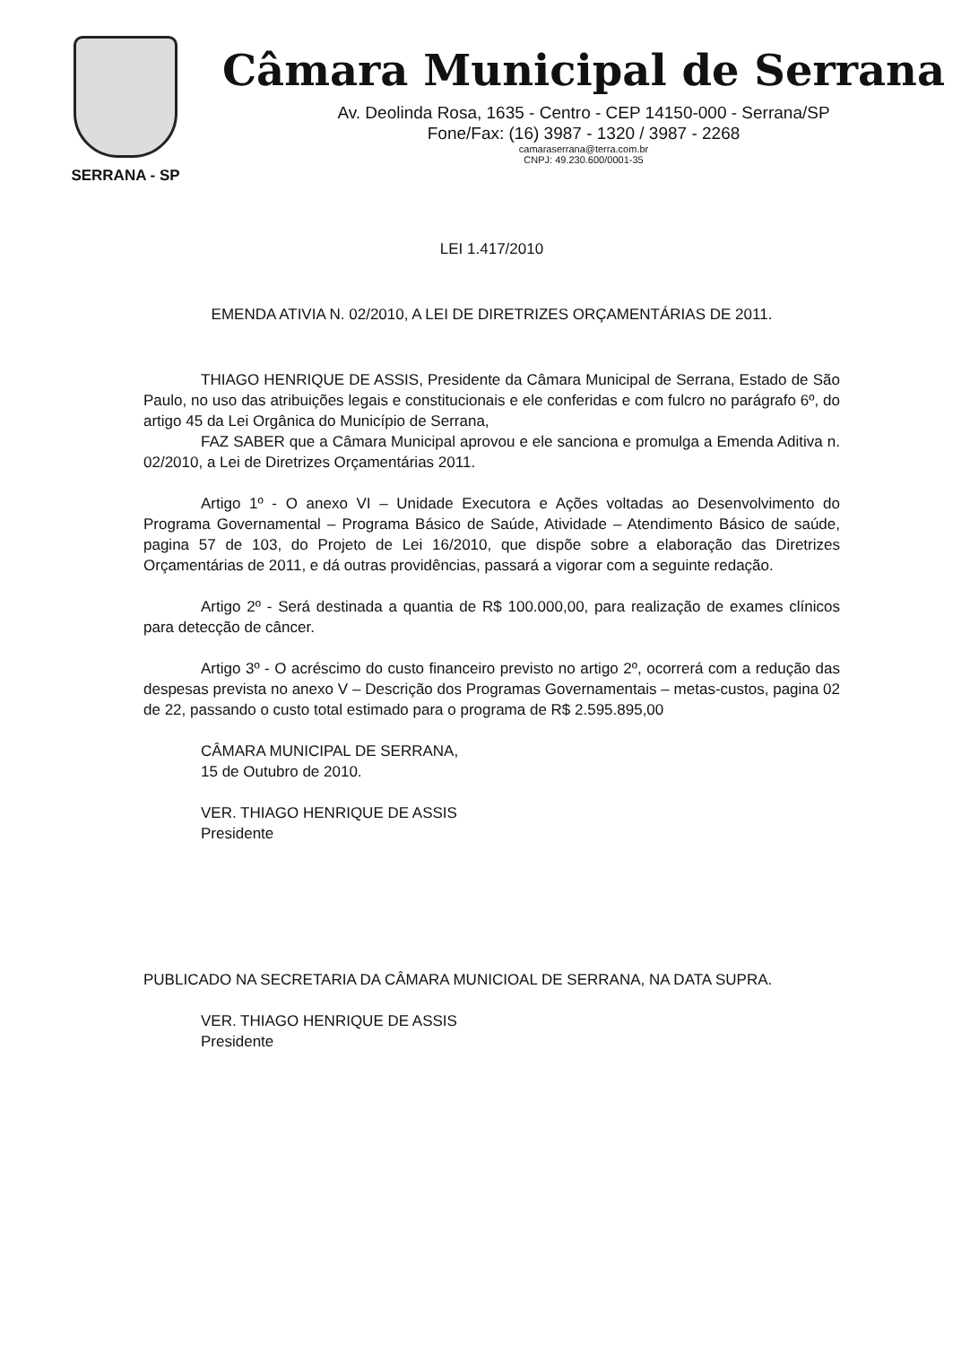SERRANA - SP
Câmara Municipal de Serrana
Av. Deolinda Rosa, 1635 - Centro - CEP 14150-000 - Serrana/SP
Fone/Fax: (16) 3987 - 1320 / 3987 - 2268
camaraserrana@terra.com.br
CNPJ: 49.230.600/0001-35
LEI 1.417/2010
EMENDA ATIVIA N. 02/2010, A LEI DE DIRETRIZES ORÇAMENTÁRIAS DE 2011.
THIAGO HENRIQUE DE ASSIS, Presidente da Câmara Municipal de Serrana, Estado de São Paulo, no uso das atribuições legais e constitucionais e ele conferidas e com fulcro no parágrafo 6º, do artigo 45 da Lei Orgânica do Município de Serrana,
FAZ SABER que a Câmara Municipal aprovou e ele sanciona e promulga a Emenda Aditiva n. 02/2010, a Lei de Diretrizes Orçamentárias 2011.
Artigo 1º - O anexo VI – Unidade Executora e Ações voltadas ao Desenvolvimento do Programa Governamental – Programa Básico de Saúde, Atividade – Atendimento Básico de saúde, pagina 57 de 103, do Projeto de Lei 16/2010, que dispõe sobre a elaboração das Diretrizes Orçamentárias de 2011, e dá outras providências, passará a vigorar com a seguinte redação.
Artigo 2º - Será destinada a quantia de R$ 100.000,00, para realização de exames clínicos para detecção de câncer.
Artigo 3º - O acréscimo do custo financeiro previsto no artigo 2º, ocorrerá com a redução das despesas prevista no anexo V – Descrição dos Programas Governamentais – metas-custos, pagina 02 de 22, passando o custo total estimado para o programa de R$ 2.595.895,00
CÂMARA MUNICIPAL DE SERRANA,
15 de Outubro de 2010.
VER. THIAGO HENRIQUE DE ASSIS
Presidente
PUBLICADO NA SECRETARIA DA CÂMARA MUNICIOAL DE SERRANA, NA DATA SUPRA.
VER. THIAGO HENRIQUE DE ASSIS
Presidente